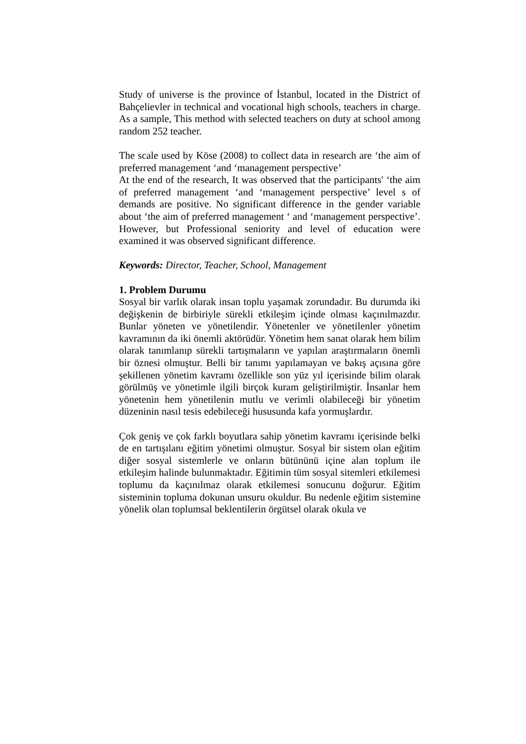Study of universe is the province of İstanbul, located in the District of Bahçelievler in technical and vocational high schools, teachers in charge. As a sample, This method with selected teachers on duty at school among random 252 teacher.
The scale used by Köse (2008) to collect data in research are ‘the aim of preferred management ‘and ‘management perspective’
At the end of the research, It was observed that the participants' ‘the aim of preferred management ‘and ‘management perspective’ level s of demands are positive. No significant difference in the gender variable about ‘the aim of preferred management ‘ and ‘management perspective’. However, but Professional seniority and level of education were examined it was observed significant difference.
Keywords: Director, Teacher, School, Management
1. Problem Durumu
Sosyal bir varlık olarak insan toplu yaşamak zorundadır. Bu durumda iki değişkenin de birbiriyle sürekli etkileşim içinde olması kaçınılmazdır. Bunlar yöneten ve yönetilendir. Yönetenler ve yönetilenler yönetim kavramının da iki önemli aktörüdür. Yönetim hem sanat olarak hem bilim olarak tanımlanıp sürekli tartışmaların ve yapılan araştırmaların önemli bir öznesi olmuştur. Belli bir tanımı yapılamayan ve bakış açısına göre şekillenen yönetim kavramı özellikle son yüz yıl içerisinde bilim olarak görülmüş ve yönetimle ilgili birçok kuram geliştirilmiştir. İnsanlar hem yönetenin hem yönetilenin mutlu ve verimli olabileceği bir yönetim düzeninin nasıl tesis edebileceği hususunda kafa yormuşlardır.
Çok geniş ve çok farklı boyutlara sahip yönetim kavramı içerisinde belki de en tartışılanı eğitim yönetimi olmuştur. Sosyal bir sistem olan eğitim diğer sosyal sistemlerle ve onların bütününü içine alan toplum ile etkileşim halinde bulunmaktadır. Eğitimin tüm sosyal sitemleri etkilemesi toplumu da kaçınılmaz olarak etkilemesi sonucunu doğurur. Eğitim sisteminin topluma dokunan unsuru okuldur. Bu nedenle eğitim sistemine yönelik olan toplumsal beklentilerin örgütsel olarak okula ve